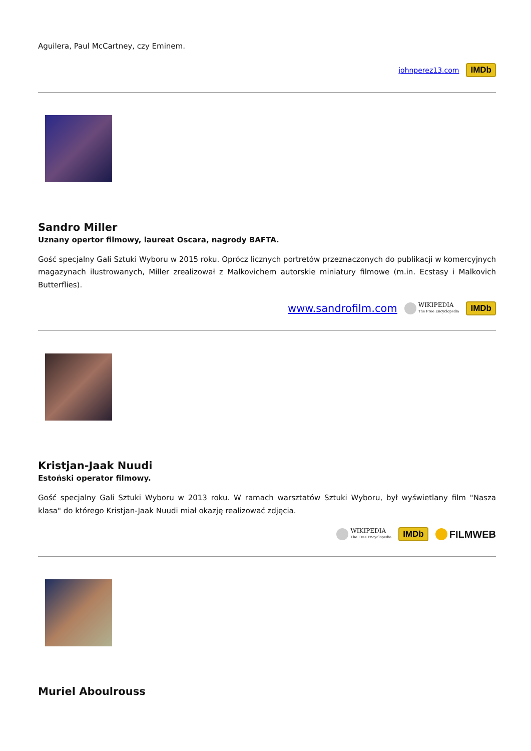Aguilera, Paul McCartney, czy Eminem.
johnperez13.com IMDb
Sandro Miller
Uznany opertor filmowy, laureat Oscara, nagrody BAFTA.
Gość specjalny Gali Sztuki Wyboru w 2015 roku. Oprócz licznych portretów przeznaczonych do publikacji w komercyjnych magazynach ilustrowanych, Miller zrealizował z Malkovichem autorskie miniatury filmowe (m.in. Ecstasy i Malkovich Butterflies).
www.sandrofilm.com WIKIPEDIA
The Free Encyclopedia IMDb
Kristjan-Jaak Nuudi
Estoński operator filmowy.
Gość specjalny Gali Sztuki Wyboru w 2013 roku. W ramach warsztatów Sztuki Wyboru, był wyświetlany film "Nasza klasa" do którego Kristjan-Jaak Nuudi miał okazję realizować zdjęcia.
WIKIPEDIA
The Free Encyclopedia IMDb FILMWEB
Muriel Aboulrouss